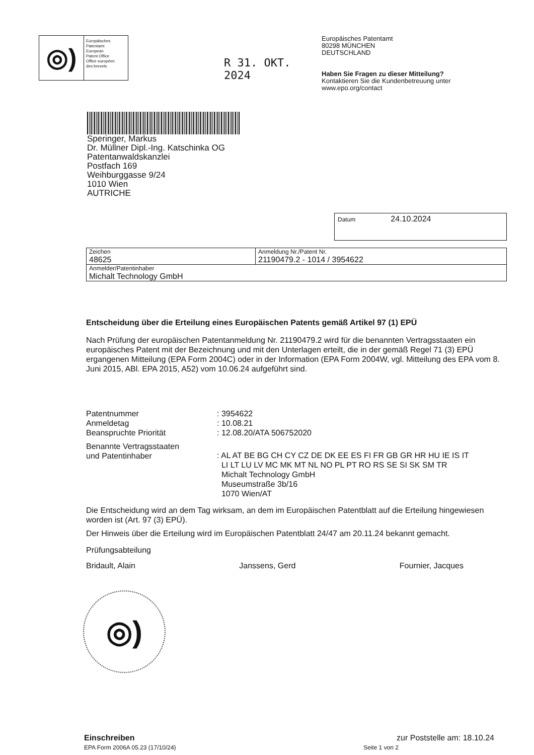◎)
Europäisches
Patentamt
European
Patent Office
Office européen
des brevets
R 31. OKT. 2024
Europäisches Patentamt
80298 MÜNCHEN
DEUTSCHLAND
Haben Sie Fragen zu dieser Mitteilung?
Kontaktieren Sie die Kundenbetreuung unter
www.epo.org/contact
Speringer, Markus
Dr. Müllner Dipl.-Ing. Katschinka OG
Patentanwaldskanzlei
Postfach 169
Weihburggasse 9/24
1010 Wien
AUTRICHE
Datum 24.10.2024
| Zeichen 48625 | Anmeldung Nr./Patent Nr. 21190479.2 - 1014 / 3954622 |
| Anmelder/Patentinhaber Michalt Technology GmbH | |
Entscheidung über die Erteilung eines Europäischen Patents gemäß Artikel 97 (1) EPÜ
Nach Prüfung der europäischen Patentanmeldung Nr. 21190479.2 wird für die benannten Vertragsstaaten ein europäisches Patent mit der Bezeichnung und mit den Unterlagen erteilt, die in der gemäß Regel 71 (3) EPÜ ergangenen Mitteilung (EPA Form 2004C) oder in der Information (EPA Form 2004W, vgl. Mitteilung des EPA vom 8. Juni 2015, ABl. EPA 2015, A52) vom 10.06.24 aufgeführt sind.
| Patentnummer | : 3954622 |
| Anmeldetag | : 10.08.21 |
| Beanspruchte Priorität | : 12.08.20/ATA 506752020 |
| Benannte Vertragsstaaten und Patentinhaber | : AL AT BE BG CH CY CZ DE DK EE ES FI FR GB GR HR HU IE IS IT LI LT LU LV MC MK MT NL NO PL PT RO RS SE SI SK SM TR Michalt Technology GmbH Museumstraße 3b/16 1070 Wien/AT |
Die Entscheidung wird an dem Tag wirksam, an dem im Europäischen Patentblatt auf die Erteilung hingewiesen worden ist (Art. 97 (3) EPÜ).
Der Hinweis über die Erteilung wird im Europäischen Patentblatt 24/47 am 20.11.24 bekannt gemacht.
Prüfungsabteilung
Bridault, Alain Janssens, Gerd Fournier, Jacques
◎)
Einschreiben
EPA Form 2006A 05.23 (17/10/24)
zur Poststelle am: 18.10.24
Seite 1 von 2